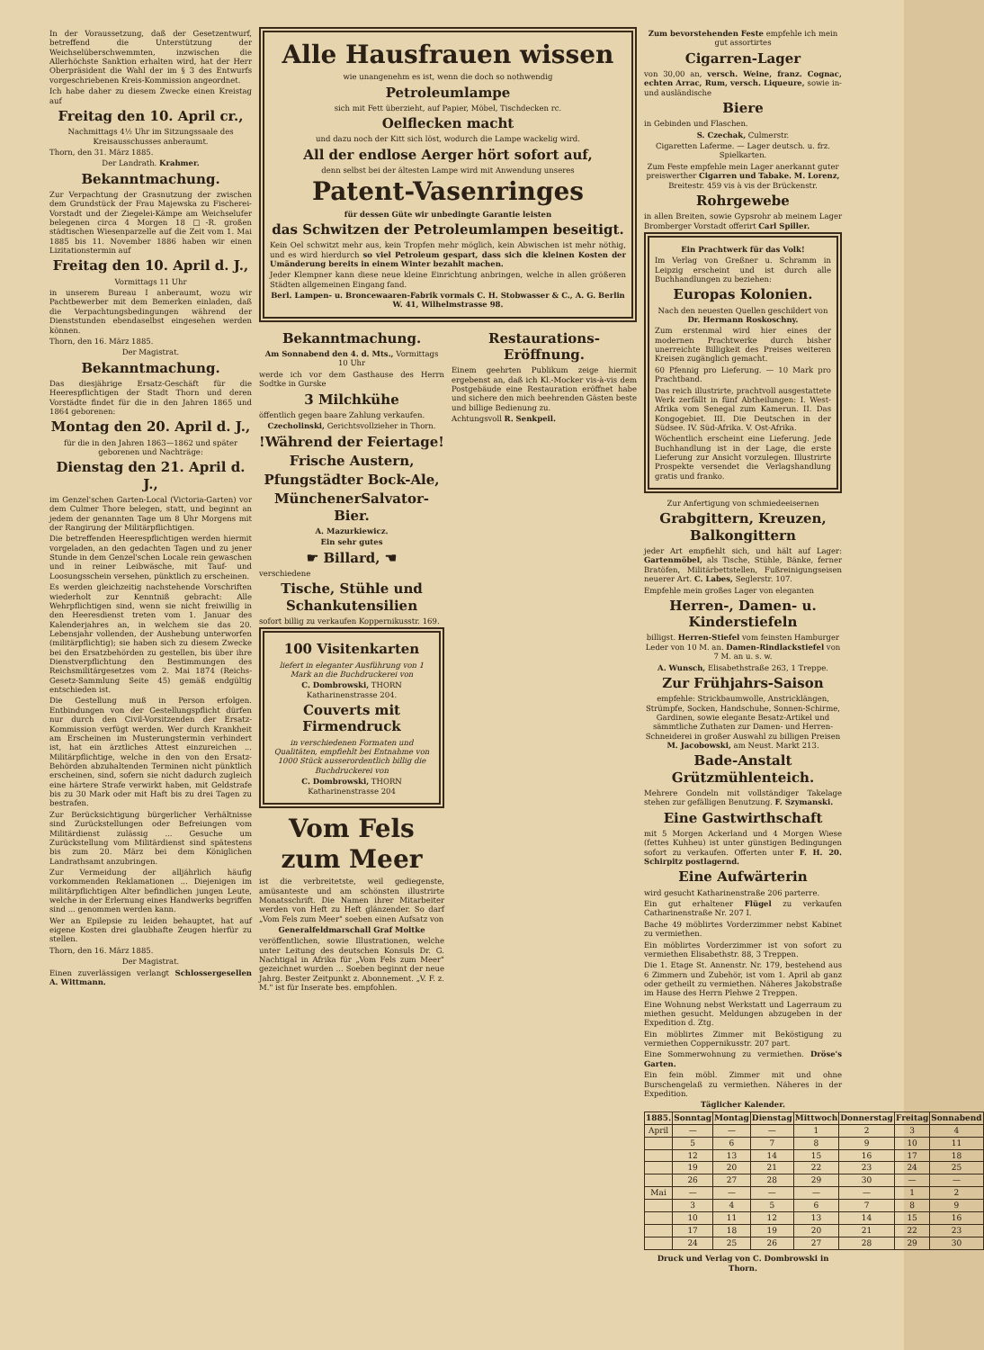In der Voraussetzung, daß der Gesetzentwurf, betreffend die Unterstützung der Weichselüberschwemmten, inzwischen die Allerhöchste Sanktion erhalten wird, hat der Herr Oberpräsident die Wahl der im § 3 des Entwurfs vorgeschriebenen Kreis-Kommission angeordnet.
Ich habe daher zu diesem Zwecke einen Kreistag auf
Freitag den 10. April cr.,
Nachmittags 4½ Uhr im Sitzungssaale des Kreisausschusses anberaumt.
Thorn, den 31. März 1885.
Der Landrath. Krahmer.
Bekanntmachung.
Zur Verpachtung der Grasnutzung der zwischen dem Grundstück der Frau Majewska zu Fischerei-Vorstadt und der Ziegelei-Kämpe am Weichselufer belegenen circa 4 Morgen 18 □-R. großen städtischen Wiesenparzelle auf die Zeit vom 1. Mai 1885 bis 11. November 1886 haben wir einen Lizitationstermin auf
Freitag den 10. April d. J.,
Vormittags 11 Uhr
in unserem Bureau I anberaumt, wozu wir Pachtbewerber mit dem Bemerken einladen, daß die Verpachtungsbedingungen während der Dienststunden ebendaselbst eingesehen werden können.
Thorn, den 16. März 1885.
Der Magistrat.
Bekanntmachung.
Das diesjährige Ersatz-Geschäft für die Heerespflichtigen der Stadt Thorn und deren Vorstädte findet für die in den Jahren 1865 und 1864 geborenen:
Montag den 20. April d. J.,
für die in den Jahren 1863—1862 und später geborenen und Nachträge:
Dienstag den 21. April d. J.,
im Genzel'schen Garten-Local (Victoria-Garten) vor dem Culmer Thore belegen, statt, und beginnt an jedem der genannten Tage um 8 Uhr Morgens mit der Rangirung der Militärpflichtigen.
Die betreffenden Heerespflichtigen werden hiermit vorgeladen, an den gedachten Tagen und zu jener Stunde in dem Genzel'schen Locale rein gewaschen und in reiner Leibwäsche, mit Tauf- und Loosungsschein versehen, pünktlich zu erscheinen.
Es werden gleichzeitig nachstehende Vorschriften wiederholt zur Kenntniß gebracht: Alle Wehrpflichtigen sind, wenn sie nicht freiwillig in den Heeresdienst treten vom 1. Januar des Kalenderjahres an, in welchem sie das 20. Lebensjahr vollenden, der Aushebung unterworfen (militärpflichtig); sie haben sich zu diesem Zwecke bei den Ersatzbehörden zu gestellen, bis über ihre Dienstverpflichtung den Bestimmungen des Reichsmilitärgesetzes vom 2. Mai 1874 (Reichs-Gesetz-Sammlung Seite 45) gemäß endgültig entschieden ist.
Die Gestellung muß in Person erfolgen. Entbindungen von der Gestellungspflicht dürfen nur durch den Civil-Vorsitzenden der Ersatz-Kommission verfügt werden. Wer durch Krankheit am Erscheinen im Musterungstermin verhindert ist, hat ein ärztliches Attest einzureichen ... Militärpflichtige, welche in den von den Ersatz-Behörden abzuhaltenden Terminen nicht pünktlich erscheinen, sind, sofern sie nicht dadurch zugleich eine härtere Strafe verwirkt haben, mit Geldstrafe bis zu 30 Mark oder mit Haft bis zu drei Tagen zu bestrafen.
Zur Berücksichtigung bürgerlicher Verhältnisse sind Zurückstellungen oder Befreiungen vom Militärdienst zulässig ... Gesuche um Zurückstellung vom Militärdienst sind spätestens bis zum 20. März bei dem Königlichen Landrathsamt anzubringen.
Zur Vermeidung der alljährlich häufig vorkommenden Reklamationen ... Diejenigen im militärpflichtigen Alter befindlichen jungen Leute, welche in der Erlernung eines Handwerks begriffen sind ... genommen werden kann.
Wer an Epilepsie zu leiden behauptet, hat auf eigene Kosten drei glaubhafte Zeugen hierfür zu stellen.
Thorn, den 16. März 1885.
Der Magistrat.
Einen zuverlässigen verlangt Schlossergesellen A. Wittmann.
Alle Hausfrauen wissen
wie unangenehm es ist, wenn die doch so nothwendig
Petroleumlampe
sich mit Fett überzieht, auf Papier, Möbel, Tischdecken rc.
Oelflecken macht
und dazu noch der Kitt sich löst, wodurch die Lampe wackelig wird.
All der endlose Aerger hört sofort auf,
denn selbst bei der ältesten Lampe wird mit Anwendung unseres
Patent-Vasenringes
für dessen Güte wir unbedingte Garantie leisten
das Schwitzen der Petroleumlampen beseitigt.
Kein Oel schwitzt mehr aus, kein Tropfen mehr möglich, kein Abwischen ist mehr nöthig, und es wird hierdurch so viel Petroleum gespart, dass sich die kleinen Kosten der Umänderung bereits in einem Winter bezahlt machen.
Jeder Klempner kann diese neue kleine Einrichtung anbringen, welche in allen größeren Städten allgemeinen Eingang fand.
Berl. Lampen- u. Broncewaaren-Fabrik vormals C. H. Stobwasser & C., A. G. Berlin W. 41, Wilhelmstrasse 98.
Bekanntmachung.
Am Sonnabend den 4. d. Mts., Vormittags 10 Uhr
werde ich vor dem Gasthause des Herrn Sodtke in Gurske
3 Milchkühe
öffentlich gegen baare Zahlung verkaufen.
Czecholinski, Gerichtsvollzieher in Thorn.
!Während der Feiertage!
Frische Austern,
Pfungstädter Bock-Ale,
MünchenerSalvator-Bier.
A. Mazurkiewicz.
Ein sehr gutes
☛ Billard, ☚
verschiedene
Tische, Stühle und Schankutensilien
sofort billig zu verkaufen Koppernikusstr. 169.
100 Visitenkarten
liefert in eleganter Ausführung von 1 Mark an die Buchdruckerei von
C. Dombrowski, THORN Katharinenstrasse 204.
Couverts mit Firmendruck
in verschiedenen Formaten und Qualitäten, empfiehlt bei Entnahme von 1000 Stück ausserordentlich billig die Buchdruckerei von
C. Dombrowski, THORN Katharinenstrasse 204
Vom Fels zum Meer
ist die verbreitetste, weil gediegenste, amüsanteste und am schönsten illustrirte Monatsschrift. Die Namen ihrer Mitarbeiter werden von Heft zu Heft glänzender. So darf „Vom Fels zum Meer" soeben einen Aufsatz von
Generalfeldmarschall Graf Moltke
veröffentlichen, sowie Illustrationen, welche unter Leitung des deutschen Konsuls Dr. G. Nachtigal in Afrika für „Vom Fels zum Meer" gezeichnet wurden ... Soeben beginnt der neue Jahrg. Bester Zeitpunkt z. Abonnement. „V. F. z. M." ist für Inserate bes. empfohlen.
Restaurations-Eröffnung.
Einem geehrten Publikum zeige hiermit ergebenst an, daß ich Kl.-Mocker vis-à-vis dem Postgebäude eine Restauration eröffnet habe und sichere den mich beehrenden Gästen beste und billige Bedienung zu.
Achtungsvoll R. Senkpeil.
Zum bevorstehenden Feste empfehle ich mein gut assortirtes
Cigarren-Lager
von 30,00 an, versch. Weine, franz. Cognac, echten Arrac, Rum, versch. Liqueure, sowie in- und ausländische
Biere
in Gebinden und Flaschen.
S. Czechak, Culmerstr.
Cigaretten Laferme. — Lager deutsch. u. frz. Spielkarten.
Zum Feste empfehle mein Lager anerkannt guter preiswerther Cigarren und Tabake. M. Lorenz, Breitestr. 459 vis à vis der Brückenstr.
Rohrgewebe
in allen Breiten, sowie Gypsrohr ab meinem Lager Bromberger Vorstadt offerirt Carl Spiller.
Ein Prachtwerk für das Volk!
Im Verlag von Greßner u. Schramm in Leipzig erscheint und ist durch alle Buchhandlungen zu beziehen:
Europas Kolonien.
Nach den neuesten Quellen geschildert von Dr. Hermann Roskoschny.
Zum erstenmal wird hier eines der modernen Prachtwerke durch bisher unerreichte Billigkeit des Preises weiteren Kreisen zugänglich gemacht.
60 Pfennig pro Lieferung. — 10 Mark pro Prachtband.
Das reich illustrirte, prachtvoll ausgestattete Werk zerfällt in fünf Abtheilungen: I. West-Afrika vom Senegal zum Kamerun. II. Das Kongogebiet. III. Die Deutschen in der Südsee. IV. Süd-Afrika. V. Ost-Afrika.
Wöchentlich erscheint eine Lieferung. Jede Buchhandlung ist in der Lage, die erste Lieferung zur Ansicht vorzulegen. Illustrirte Prospekte versendet die Verlagshandlung gratis und franko.
Zur Anfertigung von schmiedeeisernen
Grabgittern, Kreuzen, Balkongittern
jeder Art empfiehlt sich, und hält auf Lager: Gartenmöbel, als Tische, Stühle, Bänke, ferner Bratöfen, Militärbettstellen, Fußreinigungseisen neuerer Art. C. Labes, Seglerstr. 107.
Empfehle mein großes Lager von eleganten
Herren-, Damen- u. Kinderstiefeln
billigst. Herren-Stiefel vom feinsten Hamburger Leder von 10 M. an. Damen-Rindlackstiefel von 7 M. an u. s. w.
A. Wunsch, Elisabethstraße 263, 1 Treppe.
Zur Frühjahrs-Saison
empfehle: Strickbaumwolle, Anstricklängen, Strümpfe, Socken, Handschuhe, Sonnen-Schirme, Gardinen, sowie elegante Besatz-Artikel und sämmtliche Zuthaten zur Damen- und Herren-Schneiderei in großer Auswahl zu billigen Preisen M. Jacobowski, am Neust. Markt 213.
Bade-Anstalt Grützmühlenteich.
Mehrere Gondeln mit vollständiger Takelage stehen zur gefälligen Benutzung. F. Szymanski.
Eine Gastwirthschaft
mit 5 Morgen Ackerland und 4 Morgen Wiese (fettes Kuhheu) ist unter günstigen Bedingungen sofort zu verkaufen. Offerten unter F. H. 20. Schirpitz postlagernd.
Eine Aufwärterin
wird gesucht Katharinenstraße 206 parterre.
Ein gut erhaltener Flügel zu verkaufen Catharinenstraße Nr. 207 I.
Bache 49 möblirtes Vorderzimmer nebst Kabinet zu vermiethen.
Ein möblirtes Vorderzimmer ist von sofort zu vermiethen Elisabethstr. 88, 3 Treppen.
Die 1. Etage St. Annenstr. Nr. 179, bestehend aus 6 Zimmern und Zubehör, ist vom 1. April ab ganz oder getheilt zu vermiethen. Näheres Jakobstraße im Hause des Herrn Plehwe 2 Treppen.
Eine Wohnung nebst Werkstatt und Lagerraum zu miethen gesucht. Meldungen abzugeben in der Expedition d. Ztg.
Ein möblirtes Zimmer mit Beköstigung zu vermiethen Coppernikusstr. 207 part.
Eine Sommerwohnung zu vermiethen. Dröse's Garten.
Ein fein möbl. Zimmer mit und ohne Burschengelaß zu vermiethen. Näheres in der Expedition.
Täglicher Kalender.
| 1885. | Sonntag | Montag | Dienstag | Mittwoch | Donnerstag | Freitag | Sonnabend |
| --- | --- | --- | --- | --- | --- | --- | --- |
| April | — | — | — | 1 | 2 | 3 | 4 |
| | 5 | 6 | 7 | 8 | 9 | 10 | 11 |
| | 12 | 13 | 14 | 15 | 16 | 17 | 18 |
| | 19 | 20 | 21 | 22 | 23 | 24 | 25 |
| | 26 | 27 | 28 | 29 | 30 | — | — |
| Mai | — | — | — | — | — | 1 | 2 |
| | 3 | 4 | 5 | 6 | 7 | 8 | 9 |
| | 10 | 11 | 12 | 13 | 14 | 15 | 16 |
| | 17 | 18 | 19 | 20 | 21 | 22 | 23 |
| | 24 | 25 | 26 | 27 | 28 | 29 | 30 |
Druck und Verlag von C. Dombrowski in Thorn.